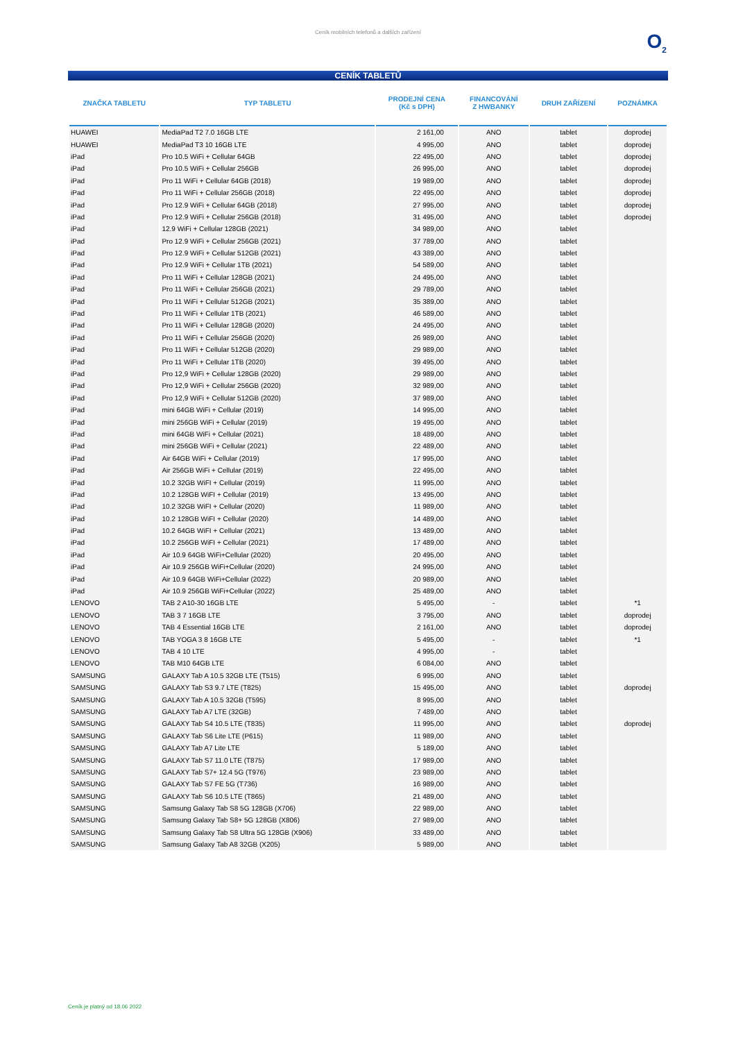Ceník mobilních telefonů a dalších zařízení
O<sub>2</sub>
CENÍK TABLETŮ
| ZNAČKA TABLETU | TYP TABLETU | PRODEJNÍ CENA (Kč s DPH) | FINANCOVÁNÍ Z HWBANKY | DRUH ZAŘÍZENÍ | POZNÁMKA |
| --- | --- | --- | --- | --- | --- |
| HUAWEI | MediaPad T2 7.0 16GB LTE | 2 161,00 | ANO | tablet | doprodej |
| HUAWEI | MediaPad T3 10 16GB LTE | 4 995,00 | ANO | tablet | doprodej |
| iPad | Pro 10.5 WiFi + Cellular 64GB | 22 495,00 | ANO | tablet | doprodej |
| iPad | Pro 10.5 WiFi + Cellular 256GB | 26 995,00 | ANO | tablet | doprodej |
| iPad | Pro 11 WiFi + Cellular 64GB (2018) | 19 989,00 | ANO | tablet | doprodej |
| iPad | Pro 11 WiFi + Cellular 256GB (2018) | 22 495,00 | ANO | tablet | doprodej |
| iPad | Pro 12.9 WiFi + Cellular 64GB (2018) | 27 995,00 | ANO | tablet | doprodej |
| iPad | Pro 12.9 WiFi + Cellular 256GB (2018) | 31 495,00 | ANO | tablet | doprodej |
| iPad | 12.9 WiFi + Cellular 128GB (2021) | 34 989,00 | ANO | tablet | |
| iPad | Pro 12.9 WiFi + Cellular 256GB (2021) | 37 789,00 | ANO | tablet | |
| iPad | Pro 12.9 WiFi + Cellular 512GB (2021) | 43 389,00 | ANO | tablet | |
| iPad | Pro 12.9 WiFi + Cellular 1TB (2021) | 54 589,00 | ANO | tablet | |
| iPad | Pro 11 WiFi + Cellular 128GB (2021) | 24 495,00 | ANO | tablet | |
| iPad | Pro 11 WiFi + Cellular 256GB (2021) | 29 789,00 | ANO | tablet | |
| iPad | Pro 11 WiFi + Cellular 512GB (2021) | 35 389,00 | ANO | tablet | |
| iPad | Pro 11 WiFi + Cellular 1TB (2021) | 46 589,00 | ANO | tablet | |
| iPad | Pro 11 WiFi + Cellular 128GB (2020) | 24 495,00 | ANO | tablet | |
| iPad | Pro 11 WiFi + Cellular 256GB (2020) | 26 989,00 | ANO | tablet | |
| iPad | Pro 11 WiFi + Cellular 512GB (2020) | 29 989,00 | ANO | tablet | |
| iPad | Pro 11 WiFi + Cellular 1TB (2020) | 39 495,00 | ANO | tablet | |
| iPad | Pro 12,9 WiFi + Cellular 128GB (2020) | 29 989,00 | ANO | tablet | |
| iPad | Pro 12,9 WiFi + Cellular 256GB (2020) | 32 989,00 | ANO | tablet | |
| iPad | Pro 12,9 WiFi + Cellular 512GB (2020) | 37 989,00 | ANO | tablet | |
| iPad | mini 64GB WiFi + Cellular (2019) | 14 995,00 | ANO | tablet | |
| iPad | mini 256GB WiFi + Cellular (2019) | 19 495,00 | ANO | tablet | |
| iPad | mini 64GB WiFi + Cellular (2021) | 18 489,00 | ANO | tablet | |
| iPad | mini 256GB WiFi + Cellular (2021) | 22 489,00 | ANO | tablet | |
| iPad | Air 64GB WiFi + Cellular (2019) | 17 995,00 | ANO | tablet | |
| iPad | Air 256GB WiFi + Cellular (2019) | 22 495,00 | ANO | tablet | |
| iPad | 10.2 32GB WiFI + Cellular (2019) | 11 995,00 | ANO | tablet | |
| iPad | 10.2 128GB WiFI + Cellular (2019) | 13 495,00 | ANO | tablet | |
| iPad | 10.2 32GB WiFI + Cellular (2020) | 11 989,00 | ANO | tablet | |
| iPad | 10.2 128GB WiFI + Cellular (2020) | 14 489,00 | ANO | tablet | |
| iPad | 10.2 64GB WiFI + Cellular (2021) | 13 489,00 | ANO | tablet | |
| iPad | 10.2 256GB WiFI + Cellular (2021) | 17 489,00 | ANO | tablet | |
| iPad | Air 10.9 64GB WiFi+Cellular (2020) | 20 495,00 | ANO | tablet | |
| iPad | Air 10.9 256GB WiFi+Cellular (2020) | 24 995,00 | ANO | tablet | |
| iPad | Air 10.9 64GB WiFi+Cellular (2022) | 20 989,00 | ANO | tablet | |
| iPad | Air 10.9 256GB WiFi+Cellular (2022) | 25 489,00 | ANO | tablet | |
| LENOVO | TAB 2 A10-30 16GB LTE | 5 495,00 | - | tablet | *1 |
| LENOVO | TAB 3 7 16GB LTE | 3 795,00 | ANO | tablet | doprodej |
| LENOVO | TAB 4 Essential 16GB LTE | 2 161,00 | ANO | tablet | doprodej |
| LENOVO | TAB YOGA 3 8 16GB LTE | 5 495,00 | - | tablet | *1 |
| LENOVO | TAB 4 10 LTE | 4 995,00 | - | tablet | |
| LENOVO | TAB M10 64GB LTE | 6 084,00 | ANO | tablet | |
| SAMSUNG | GALAXY Tab A 10.5 32GB LTE (T515) | 6 995,00 | ANO | tablet | |
| SAMSUNG | GALAXY Tab S3 9.7 LTE (T825) | 15 495,00 | ANO | tablet | doprodej |
| SAMSUNG | GALAXY Tab A 10.5 32GB (T595) | 8 995,00 | ANO | tablet | |
| SAMSUNG | GALAXY Tab A7 LTE (32GB) | 7 489,00 | ANO | tablet | |
| SAMSUNG | GALAXY Tab S4 10.5 LTE (T835) | 11 995,00 | ANO | tablet | doprodej |
| SAMSUNG | GALAXY Tab S6 Lite LTE (P615) | 11 989,00 | ANO | tablet | |
| SAMSUNG | GALAXY Tab A7 Lite LTE | 5 189,00 | ANO | tablet | |
| SAMSUNG | GALAXY Tab S7 11.0 LTE (T875) | 17 989,00 | ANO | tablet | |
| SAMSUNG | GALAXY Tab S7+ 12.4 5G (T976) | 23 989,00 | ANO | tablet | |
| SAMSUNG | GALAXY Tab S7 FE 5G (T736) | 16 989,00 | ANO | tablet | |
| SAMSUNG | GALAXY Tab S6 10.5 LTE (T865) | 21 489,00 | ANO | tablet | |
| SAMSUNG | Samsung Galaxy Tab S8 5G 128GB (X706) | 22 989,00 | ANO | tablet | |
| SAMSUNG | Samsung Galaxy Tab S8+ 5G 128GB (X806) | 27 989,00 | ANO | tablet | |
| SAMSUNG | Samsung Galaxy Tab S8 Ultra 5G 128GB (X906) | 33 489,00 | ANO | tablet | |
| SAMSUNG | Samsung Galaxy Tab A8 32GB (X205) | 5 989,00 | ANO | tablet | |
Ceník je platný od 18.06 2022